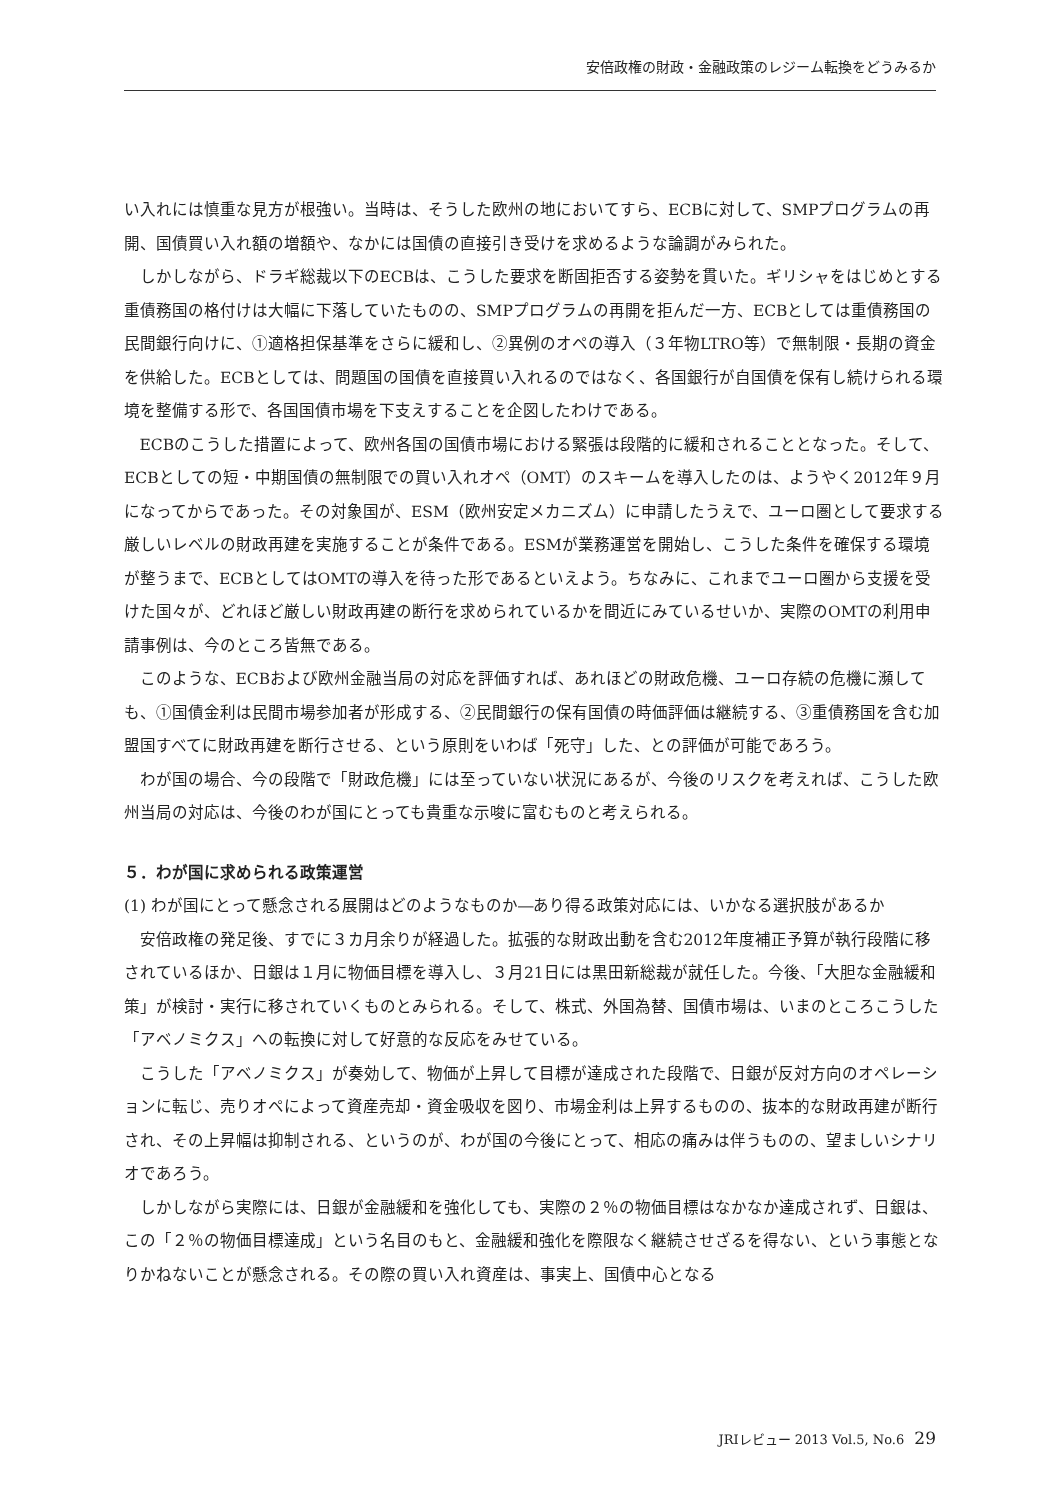安倍政権の財政・金融政策のレジーム転換をどうみるか
い入れには慎重な見方が根強い。当時は、そうした欧州の地においてすら、ECBに対して、SMPプログラムの再開、国債買い入れ額の増額や、なかには国債の直接引き受けを求めるような論調がみられた。
しかしながら、ドラギ総裁以下のECBは、こうした要求を断固拒否する姿勢を貫いた。ギリシャをはじめとする重債務国の格付けは大幅に下落していたものの、SMPプログラムの再開を拒んだ一方、ECBとしては重債務国の民間銀行向けに、①適格担保基準をさらに緩和し、②異例のオペの導入（３年物LTRO等）で無制限・長期の資金を供給した。ECBとしては、問題国の国債を直接買い入れるのではなく、各国銀行が自国債を保有し続けられる環境を整備する形で、各国国債市場を下支えすることを企図したわけである。
ECBのこうした措置によって、欧州各国の国債市場における緊張は段階的に緩和されることとなった。そして、ECBとしての短・中期国債の無制限での買い入れオペ（OMT）のスキームを導入したのは、ようやく2012年９月になってからであった。その対象国が、ESM（欧州安定メカニズム）に申請したうえで、ユーロ圏として要求する厳しいレベルの財政再建を実施することが条件である。ESMが業務運営を開始し、こうした条件を確保する環境が整うまで、ECBとしてはOMTの導入を待った形であるといえよう。ちなみに、これまでユーロ圏から支援を受けた国々が、どれほど厳しい財政再建の断行を求められているかを間近にみているせいか、実際のOMTの利用申請事例は、今のところ皆無である。
このような、ECBおよび欧州金融当局の対応を評価すれば、あれほどの財政危機、ユーロ存続の危機に瀕しても、①国債金利は民間市場参加者が形成する、②民間銀行の保有国債の時価評価は継続する、③重債務国を含む加盟国すべてに財政再建を断行させる、という原則をいわば「死守」した、との評価が可能であろう。
わが国の場合、今の段階で「財政危機」には至っていない状況にあるが、今後のリスクを考えれば、こうした欧州当局の対応は、今後のわが国にとっても貴重な示唆に富むものと考えられる。
５．わが国に求められる政策運営
(1) わが国にとって懸念される展開はどのようなものか―あり得る政策対応には、いかなる選択肢があるか
安倍政権の発足後、すでに３カ月余りが経過した。拡張的な財政出動を含む2012年度補正予算が執行段階に移されているほか、日銀は１月に物価目標を導入し、３月21日には黒田新総裁が就任した。今後、「大胆な金融緩和策」が検討・実行に移されていくものとみられる。そして、株式、外国為替、国債市場は、いまのところこうした「アベノミクス」への転換に対して好意的な反応をみせている。
こうした「アベノミクス」が奏効して、物価が上昇して目標が達成された段階で、日銀が反対方向のオペレーションに転じ、売りオペによって資産売却・資金吸収を図り、市場金利は上昇するものの、抜本的な財政再建が断行され、その上昇幅は抑制される、というのが、わが国の今後にとって、相応の痛みは伴うものの、望ましいシナリオであろう。
しかしながら実際には、日銀が金融緩和を強化しても、実際の２％の物価目標はなかなか達成されず、日銀は、この「２％の物価目標達成」という名目のもと、金融緩和強化を際限なく継続させざるを得ない、という事態となりかねないことが懸念される。その際の買い入れ資産は、事実上、国債中心となる
JRIレビュー 2013 Vol.5, No.6 29